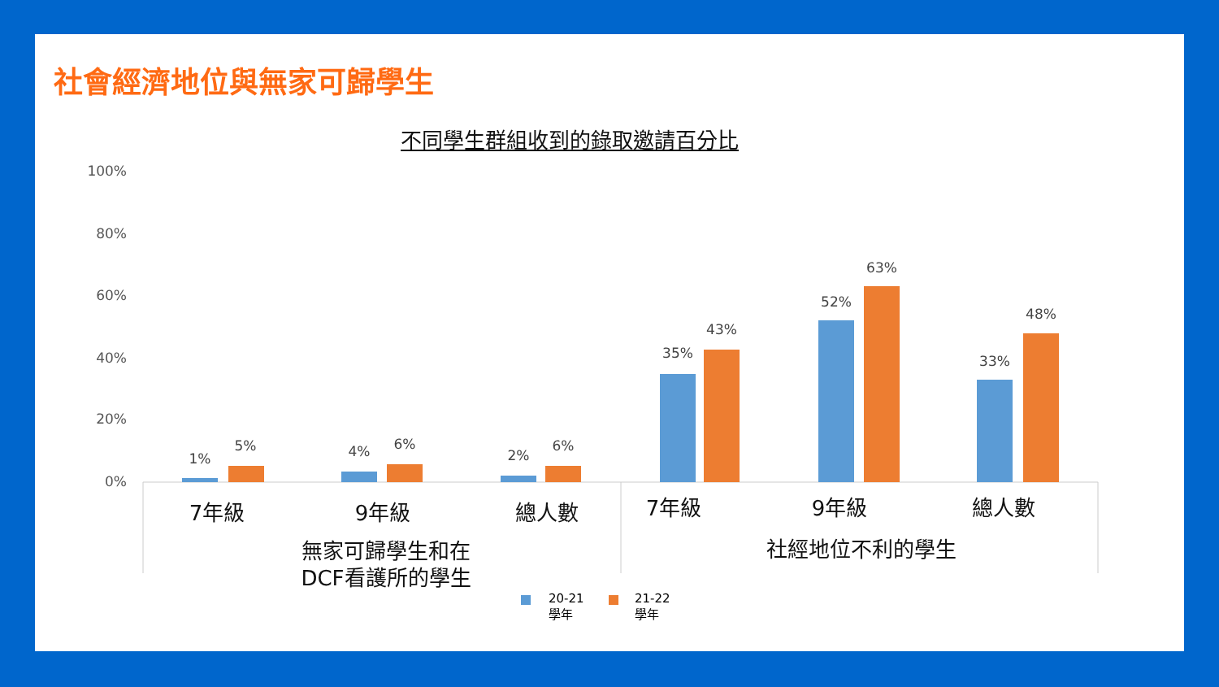社會經濟地位與無家可歸學生
不同學生群組收到的錄取邀請百分比
100%
80%
60%
40%
20%
0%
1%
5%
4%
6%
2%
6%
35%
43%
52%
63%
33%
48%
7年級
9年級
總人數
7年級
9年級
總人數
無家可歸學生和在
DCF看護所的學生
社經地位不利的學生
20-21
學年
21-22
學年